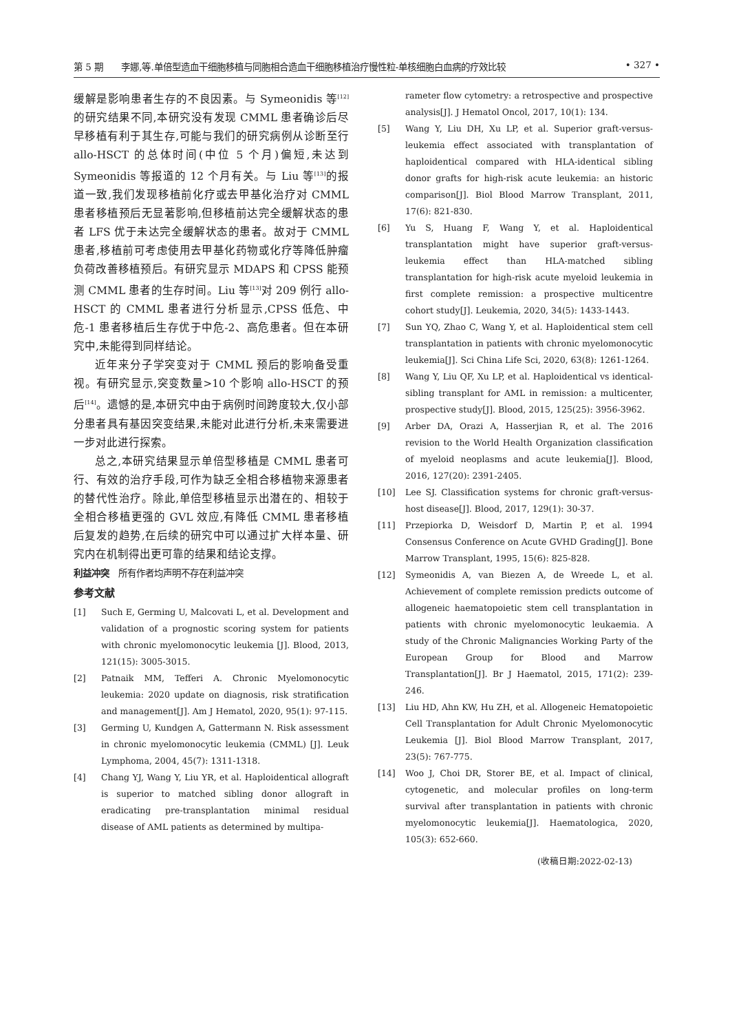第 5 期　　李娜,等.单倍型造血干细胞移植与同胞相合造血干细胞移植治疗慢性粒-单核细胞白血病的疗效比较 • 327 •
缓解是影响患者生存的不良因素。与 Symeonidis 等<sup>[12]</sup>的研究结果不同,本研究没有发现 CMML 患者确诊后尽早移植有利于其生存,可能与我们的研究病例从诊断至行 allo-HSCT 的总体时间(中位 5 个月)偏短,未达到 Symeonidis 等报道的 12 个月有关。与 Liu 等<sup>[13]</sup>的报道一致,我们发现移植前化疗或去甲基化治疗对 CMML 患者移植预后无显著影响,但移植前达完全缓解状态的患者 LFS 优于未达完全缓解状态的患者。故对于 CMML 患者,移植前可考虑使用去甲基化药物或化疗等降低肿瘤负荷改善移植预后。有研究显示 MDAPS 和 CPSS 能预测 CMML 患者的生存时间。Liu 等<sup>[13]</sup>对 209 例行 allo-HSCT 的 CMML 患者进行分析显示,CPSS 低危、中危-1 患者移植后生存优于中危-2、高危患者。但在本研究中,未能得到同样结论。
近年来分子学突变对于 CMML 预后的影响备受重视。有研究显示,突变数量>10 个影响 allo-HSCT 的预后<sup>[14]</sup>。遗憾的是,本研究中由于病例时间跨度较大,仅小部分患者具有基因突变结果,未能对此进行分析,未来需要进一步对此进行探索。
总之,本研究结果显示单倍型移植是 CMML 患者可行、有效的治疗手段,可作为缺乏全相合移植物来源患者的替代性治疗。除此,单倍型移植显示出潜在的、相较于全相合移植更强的 GVL 效应,有降低 CMML 患者移植后复发的趋势,在后续的研究中可以通过扩大样本量、研究内在机制得出更可靠的结果和结论支撑。
利益冲突　所有作者均声明不存在利益冲突
参考文献
[1] Such E, Germing U, Malcovati L, et al. Development and validation of a prognostic scoring system for patients with chronic myelomonocytic leukemia [J]. Blood, 2013, 121(15): 3005-3015.
[2] Patnaik MM, Tefferi A. Chronic Myelomonocytic leukemia: 2020 update on diagnosis, risk stratification and management[J]. Am J Hematol, 2020, 95(1): 97-115.
[3] Germing U, Kundgen A, Gattermann N. Risk assessment in chronic myelomonocytic leukemia (CMML) [J]. Leuk Lymphoma, 2004, 45(7): 1311-1318.
[4] Chang YJ, Wang Y, Liu YR, et al. Haploidentical allograft is superior to matched sibling donor allograft in eradicating pre-transplantation minimal residual disease of AML patients as determined by multipa-
rameter flow cytometry: a retrospective and prospective analysis[J]. J Hematol Oncol, 2017, 10(1): 134.
[5] Wang Y, Liu DH, Xu LP, et al. Superior graft-versus-leukemia effect associated with transplantation of haploidentical compared with HLA-identical sibling donor grafts for high-risk acute leukemia: an historic comparison[J]. Biol Blood Marrow Transplant, 2011, 17(6): 821-830.
[6] Yu S, Huang F, Wang Y, et al. Haploidentical transplantation might have superior graft-versus-leukemia effect than HLA-matched sibling transplantation for high-risk acute myeloid leukemia in first complete remission: a prospective multicentre cohort study[J]. Leukemia, 2020, 34(5): 1433-1443.
[7] Sun YQ, Zhao C, Wang Y, et al. Haploidentical stem cell transplantation in patients with chronic myelomonocytic leukemia[J]. Sci China Life Sci, 2020, 63(8): 1261-1264.
[8] Wang Y, Liu QF, Xu LP, et al. Haploidentical vs identical-sibling transplant for AML in remission: a multicenter, prospective study[J]. Blood, 2015, 125(25): 3956-3962.
[9] Arber DA, Orazi A, Hasserjian R, et al. The 2016 revision to the World Health Organization classification of myeloid neoplasms and acute leukemia[J]. Blood, 2016, 127(20): 2391-2405.
[10] Lee SJ. Classification systems for chronic graft-versus-host disease[J]. Blood, 2017, 129(1): 30-37.
[11] Przepiorka D, Weisdorf D, Martin P, et al. 1994 Consensus Conference on Acute GVHD Grading[J]. Bone Marrow Transplant, 1995, 15(6): 825-828.
[12] Symeonidis A, van Biezen A, de Wreede L, et al. Achievement of complete remission predicts outcome of allogeneic haematopoietic stem cell transplantation in patients with chronic myelomonocytic leukaemia. A study of the Chronic Malignancies Working Party of the European Group for Blood and Marrow Transplantation[J]. Br J Haematol, 2015, 171(2): 239-246.
[13] Liu HD, Ahn KW, Hu ZH, et al. Allogeneic Hematopoietic Cell Transplantation for Adult Chronic Myelomonocytic Leukemia [J]. Biol Blood Marrow Transplant, 2017, 23(5): 767-775.
[14] Woo J, Choi DR, Storer BE, et al. Impact of clinical, cytogenetic, and molecular profiles on long-term survival after transplantation in patients with chronic myelomonocytic leukemia[J]. Haematologica, 2020, 105(3): 652-660.
(收稿日期:2022-02-13)